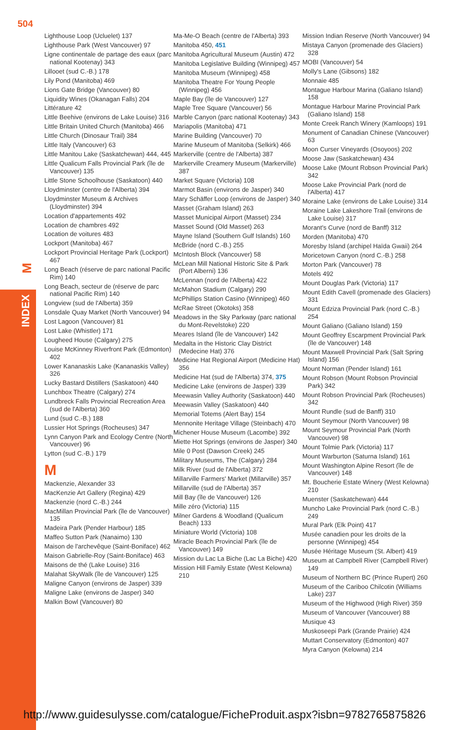504
M
INDEX
Lighthouse Loop (Ucluelet) 137
Lighthouse Park (West Vancouver) 97
Ligne continentale de partage des eaux (parc national Kootenay) 343
Lillooet (sud C.-B.) 178
Lily Pond (Manitoba) 469
Lions Gate Bridge (Vancouver) 80
Liquidity Wines (Okanagan Falls) 204
Littérature 42
Little Beehive (environs de Lake Louise) 316
Little Britain United Church (Manitoba) 466
Little Church (Dinosaur Trail) 384
Little Italy (Vancouver) 63
Little Manitou Lake (Saskatchewan) 444, 445
Little Qualicum Falls Provincial Park (île de Vancouver) 135
Little Stone Schoolhouse (Saskatoon) 440
Lloydminster (centre de l'Alberta) 394
Lloydminster Museum & Archives (Lloydminster) 394
Location d'appartements 492
Location de chambres 492
Location de voitures 483
Lockport (Manitoba) 467
Lockport Provincial Heritage Park (Lockport) 467
Long Beach (réserve de parc national Pacific Rim) 140
Long Beach, secteur de (réserve de parc national Pacific Rim) 140
Longview (sud de l'Alberta) 359
Lonsdale Quay Market (North Vancouver) 94
Lost Lagoon (Vancouver) 81
Lost Lake (Whistler) 171
Lougheed House (Calgary) 275
Louise McKinney Riverfront Park (Edmonton) 402
Lower Kananaskis Lake (Kananaskis Valley) 326
Lucky Bastard Distillers (Saskatoon) 440
Lunchbox Theatre (Calgary) 274
Lundbreck Falls Provincial Recreation Area (sud de l'Alberta) 360
Lund (sud C.-B.) 188
Lussier Hot Springs (Rocheuses) 347
Lynn Canyon Park and Ecology Centre (North Vancouver) 96
Lytton (sud C.-B.) 179
M
Mackenzie, Alexander 33
MacKenzie Art Gallery (Regina) 429
Mackenzie (nord C.-B.) 244
MacMillan Provincial Park (île de Vancouver) 135
Madeira Park (Pender Harbour) 185
Maffeo Sutton Park (Nanaimo) 130
Maison de l'archevêque (Saint-Boniface) 462
Maison Gabrielle-Roy (Saint-Boniface) 463
Maisons de thé (Lake Louise) 316
Malahat SkyWalk (île de Vancouver) 125
Maligne Canyon (environs de Jasper) 339
Maligne Lake (environs de Jasper) 340
Malkin Bowl (Vancouver) 80
Ma-Me-O Beach (centre de l'Alberta) 393
Manitoba 450, 451
Manitoba Agricultural Museum (Austin) 472
Manitoba Legislative Building (Winnipeg) 457
Manitoba Museum (Winnipeg) 458
Manitoba Theatre For Young People (Winnipeg) 456
Maple Bay (île de Vancouver) 127
Maple Tree Square (Vancouver) 56
Marble Canyon (parc national Kootenay) 343
Mariapolis (Manitoba) 471
Marine Building (Vancouver) 70
Marine Museum of Manitoba (Selkirk) 466
Markerville (centre de l'Alberta) 387
Markerville Creamery Museum (Markerville) 387
Market Square (Victoria) 108
Marmot Basin (environs de Jasper) 340
Mary Schäffer Loop (environs de Jasper) 340
Masset (Graham Island) 263
Masset Municipal Airport (Masset) 234
Masset Sound (Old Masset) 263
Mayne Island (Southern Gulf Islands) 160
McBride (nord C.-B.) 255
McIntosh Block (Vancouver) 58
McLean Mill National Historic Site & Park (Port Alberni) 136
McLennan (nord de l'Alberta) 422
McMahon Stadium (Calgary) 290
McPhillips Station Casino (Winnipeg) 460
McRae Street (Okotoks) 358
Meadows in the Sky Parkway (parc national du Mont-Revelstoke) 220
Meares Island (île de Vancouver) 142
Medalta in the Historic Clay District (Medecine Hat) 376
Medicine Hat Regional Airport (Medicine Hat) 356
Medicine Hat (sud de l'Alberta) 374, 375
Medicine Lake (environs de Jasper) 339
Meewasin Valley Authority (Saskatoon) 440
Meewasin Valley (Saskatoon) 440
Memorial Totems (Alert Bay) 154
Mennonite Heritage Village (Steinbach) 470
Michener House Museum (Lacombe) 392
Miette Hot Springs (environs de Jasper) 340
Mile 0 Post (Dawson Creek) 245
Military Museums, The (Calgary) 284
Milk River (sud de l'Alberta) 372
Millarville Farmers' Market (Millarville) 357
Millarville (sud de l'Alberta) 357
Mill Bay (île de Vancouver) 126
Mille zéro (Victoria) 115
Milner Gardens & Woodland (Qualicum Beach) 133
Miniature World (Victoria) 108
Miracle Beach Provincial Park (île de Vancouver) 149
Mission du Lac La Biche (Lac La Biche) 420
Mission Hill Family Estate (West Kelowna) 210
Mission Indian Reserve (North Vancouver) 94
Mistaya Canyon (promenade des Glaciers) 328
MOBI (Vancouver) 54
Molly's Lane (Gibsons) 182
Monnaie 485
Montague Harbour Marina (Galiano Island) 158
Montague Harbour Marine Provincial Park (Galiano Island) 158
Monte Creek Ranch Winery (Kamloops) 191
Monument of Canadian Chinese (Vancouver) 63
Moon Curser Vineyards (Osoyoos) 202
Moose Jaw (Saskatchewan) 434
Moose Lake (Mount Robson Provincial Park) 342
Moose Lake Provincial Park (nord de l'Alberta) 417
Moraine Lake (environs de Lake Louise) 314
Moraine Lake Lakeshore Trail (environs de Lake Louise) 317
Morant's Curve (nord de Banff) 312
Morden (Manitoba) 470
Moresby Island (archipel Haïda Gwaii) 264
Moricetown Canyon (nord C.-B.) 258
Morton Park (Vancouver) 78
Motels 492
Mount Douglas Park (Victoria) 117
Mount Edith Cavell (promenade des Glaciers) 331
Mount Edziza Provincial Park (nord C.-B.) 254
Mount Galiano (Galiano Island) 159
Mount Geoffrey Escarpment Provincial Park (île de Vancouver) 148
Mount Maxwell Provincial Park (Salt Spring Island) 156
Mount Norman (Pender Island) 161
Mount Robson (Mount Robson Provincial Park) 342
Mount Robson Provincial Park (Rocheuses) 342
Mount Rundle (sud de Banff) 310
Mount Seymour (North Vancouver) 98
Mount Seymour Provincial Park (North Vancouver) 98
Mount Tolmie Park (Victoria) 117
Mount Warburton (Saturna Island) 161
Mount Washington Alpine Resort (île de Vancouver) 148
Mt. Boucherie Estate Winery (West Kelowna) 210
Muenster (Saskatchewan) 444
Muncho Lake Provincial Park (nord C.-B.) 249
Mural Park (Elk Point) 417
Musée canadien pour les droits de la personne (Winnipeg) 454
Musée Héritage Museum (St. Albert) 419
Museum at Campbell River (Campbell River) 149
Museum of Northern BC (Prince Rupert) 260
Museum of the Cariboo Chilcotin (Williams Lake) 237
Museum of the Highwood (High River) 359
Museum of Vancouver (Vancouver) 88
Musique 43
Muskoseepi Park (Grande Prairie) 424
Muttart Conservatory (Edmonton) 407
Myra Canyon (Kelowna) 214
http://www.guidesulysse.com/catalogue/FicheProduit.aspx?isbn=9782765875826